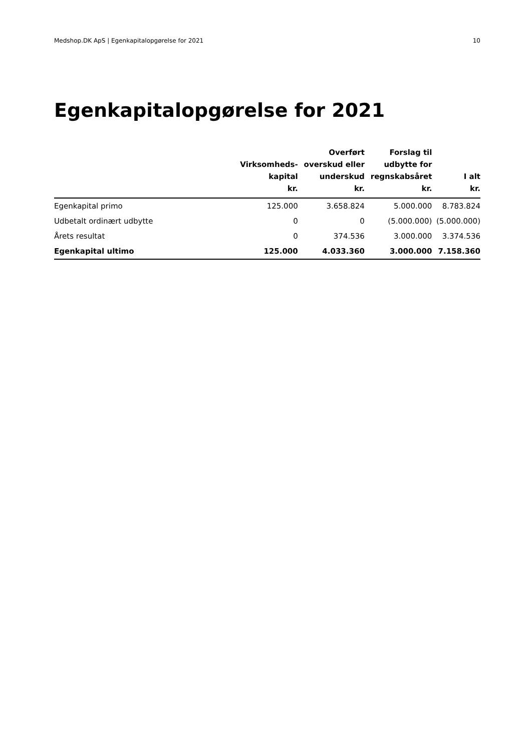Medshop.DK ApS | Egenkapitalopgørelse for 2021 10
Egenkapitalopgørelse for 2021
| | Virksomheds- kapital kr. | Overført overskud eller underskud kr. | Forslag til udbytte for regnskabsåret kr. | I alt kr. |
| --- | --- | --- | --- | --- |
| Egenkapital primo | 125.000 | 3.658.824 | 5.000.000 | 8.783.824 |
| Udbetalt ordinært udbytte | 0 | 0 | (5.000.000) | (5.000.000) |
| Årets resultat | 0 | 374.536 | 3.000.000 | 3.374.536 |
| Egenkapital ultimo | 125.000 | 4.033.360 | 3.000.000 | 7.158.360 |